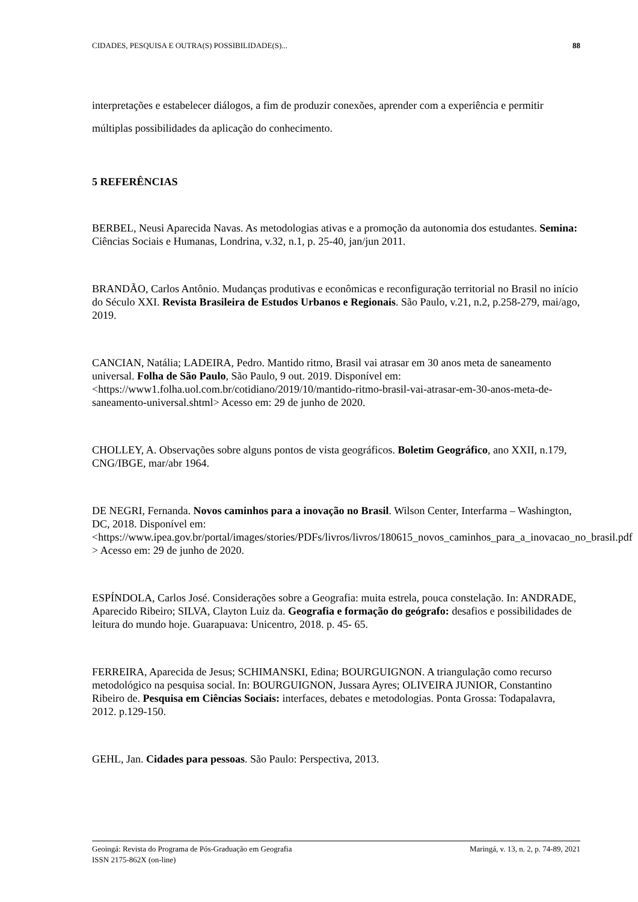CIDADES, PESQUISA E OUTRA(S) POSSIBILIDADE(S)... 88
interpretações e estabelecer diálogos, a fim de produzir conexões, aprender com a experiência e permitir múltiplas possibilidades da aplicação do conhecimento.
5 REFERÊNCIAS
BERBEL, Neusi Aparecida Navas. As metodologias ativas e a promoção da autonomia dos estudantes. Semina: Ciências Sociais e Humanas, Londrina, v.32, n.1, p. 25-40, jan/jun 2011.
BRANDÃO, Carlos Antônio. Mudanças produtivas e econômicas e reconfiguração territorial no Brasil no início do Século XXI. Revista Brasileira de Estudos Urbanos e Regionais. São Paulo, v.21, n.2, p.258-279, mai/ago, 2019.
CANCIAN, Natália; LADEIRA, Pedro. Mantido ritmo, Brasil vai atrasar em 30 anos meta de saneamento universal. Folha de São Paulo, São Paulo, 9 out. 2019. Disponível em: <https://www1.folha.uol.com.br/cotidiano/2019/10/mantido-ritmo-brasil-vai-atrasar-em-30-anos-meta-de-saneamento-universal.shtml> Acesso em: 29 de junho de 2020.
CHOLLEY, A. Observações sobre alguns pontos de vista geográficos. Boletim Geográfico, ano XXII, n.179, CNG/IBGE, mar/abr 1964.
DE NEGRI, Fernanda. Novos caminhos para a inovação no Brasil. Wilson Center, Interfarma – Washington, DC, 2018. Disponível em: <https://www.ipea.gov.br/portal/images/stories/PDFs/livros/livros/180615_novos_caminhos_para_a_inovacao_no_brasil.pdf > Acesso em: 29 de junho de 2020.
ESPÍNDOLA, Carlos José. Considerações sobre a Geografia: muita estrela, pouca constelação. In: ANDRADE, Aparecido Ribeiro; SILVA, Clayton Luiz da. Geografia e formação do geógrafo: desafios e possibilidades de leitura do mundo hoje. Guarapuava: Unicentro, 2018. p. 45- 65.
FERREIRA, Aparecida de Jesus; SCHIMANSKI, Edina; BOURGUIGNON. A triangulação como recurso metodológico na pesquisa social. In: BOURGUIGNON, Jussara Ayres; OLIVEIRA JUNIOR, Constantino Ribeiro de. Pesquisa em Ciências Sociais: interfaces, debates e metodologias. Ponta Grossa: Todapalavra, 2012. p.129-150.
GEHL, Jan. Cidades para pessoas. São Paulo: Perspectiva, 2013.
Geoingá: Revista do Programa de Pós-Graduação em Geografia Maringá, v. 13, n. 2, p. 74-89, 2021
ISSN 2175-862X (on-line)